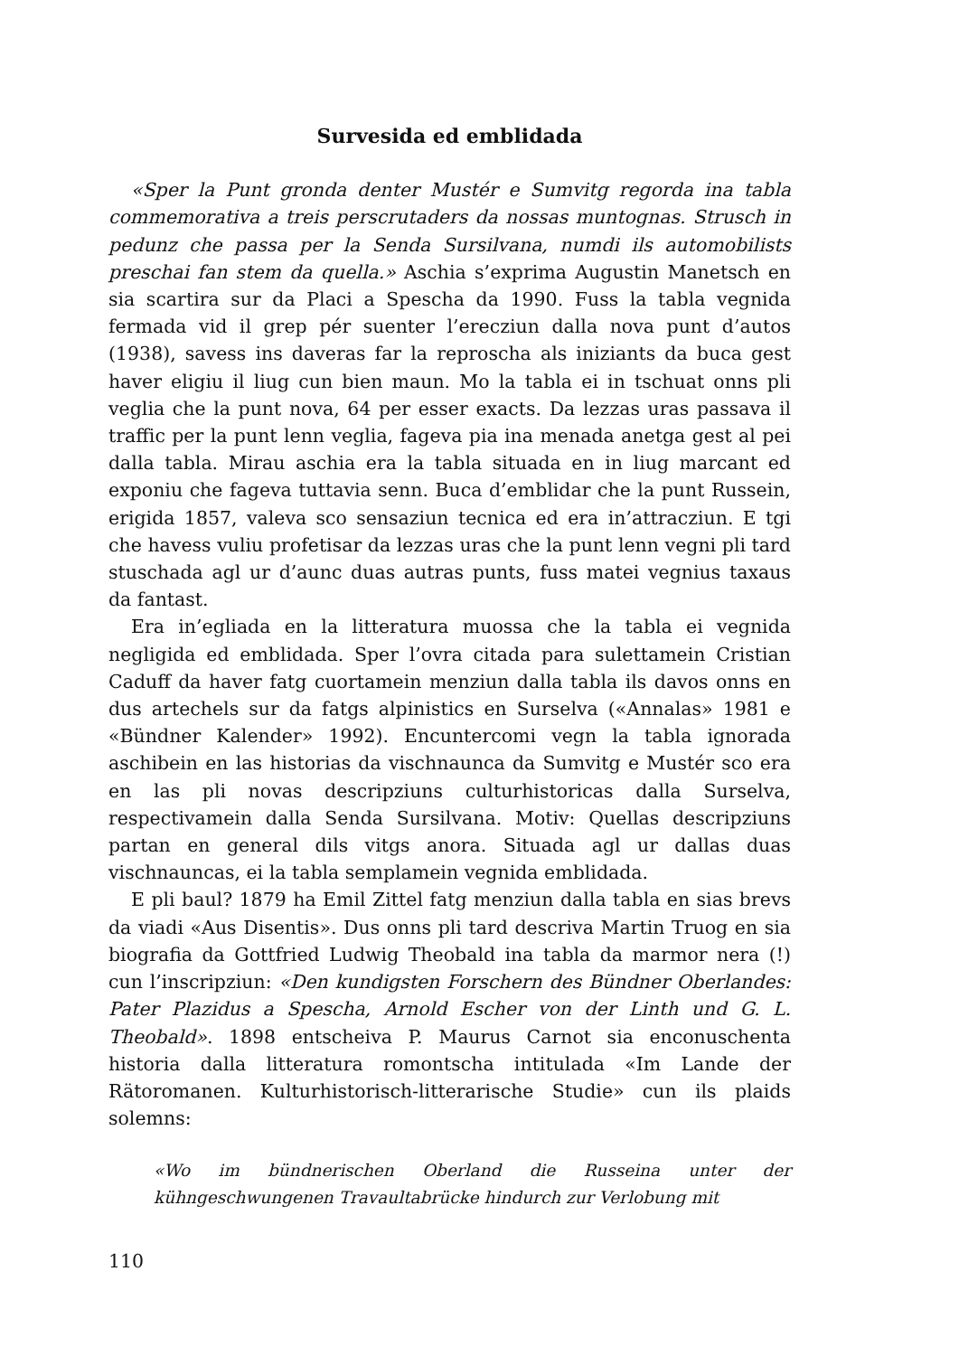Survesida ed emblidada
«Sper la Punt gronda denter Mustér e Sumvitg regorda ina tabla commemorativa a treis perscrutaders da nossas muntognas. Strusch in pedunz che passa per la Senda Sursilvana, numdi ils automobilists preschai fan stem da quella.» Aschia s’exprima Augustin Manetsch en sia scartira sur da Placi a Spescha da 1990. Fuss la tabla vegnida fermada vid il grep pér suenter l’erecziun dalla nova punt d’autos (1938), savess ins daveras far la reproscha als iniziants da buca gest haver eligiu il liug cun bien maun. Mo la tabla ei in tschuat onns pli veglia che la punt nova, 64 per esser exacts. Da lezzas uras passava il traffic per la punt lenn veglia, fageva pia ina menada anetga gest al pei dalla tabla. Mirau aschia era la tabla situada en in liug marcant ed exponiu che fageva tuttavia senn. Buca d’emblidar che la punt Russein, erigida 1857, valeva sco sensaziun tecnica ed era in’attracziun. E tgi che havess vuliu profetisar da lezzas uras che la punt lenn vegni pli tard stuschada agl ur d’aunc duas autras punts, fuss matei vegnius taxaus da fantast.
Era in’egliada en la litteratura muossa che la tabla ei vegnida negligida ed emblidada. Sper l’ovra citada para sulettamein Cristian Caduff da haver fatg cuortamein menziun dalla tabla ils davos onns en dus artechels sur da fatgs alpinistics en Surselva («Annalas» 1981 e «Bündner Kalender» 1992). Encuntercomi vegn la tabla ignorada aschibein en las historias da vischnaunca da Sumvitg e Mustér sco era en las pli novas descripziuns culturhistoricas dalla Surselva, respectivamein dalla Senda Sursilvana. Motiv: Quellas descripziuns partan en general dils vitgs anora. Situada agl ur dallas duas vischnauncas, ei la tabla semplamein vegnida emblidada.
E pli baul? 1879 ha Emil Zittel fatg menziun dalla tabla en sias brevs da viadi «Aus Disentis». Dus onns pli tard descriva Martin Truog en sia biografia da Gottfried Ludwig Theobald ina tabla da marmor nera (!) cun l’inscripziun: «Den kundigsten Forschern des Bündner Oberlandes: Pater Plazidus a Spescha, Arnold Escher von der Linth und G. L. Theobald». 1898 entscheiva P. Maurus Carnot sia enconuschenta historia dalla litteratura romontscha intitulada «Im Lande der Rätoromanen. Kulturhistorisch-litterarische Studie» cun ils plaids solemns:
«Wo im bündnerischen Oberland die Russeina unter der kühngeschwungenen Travaultabrücke hindurch zur Verlobung mit
110